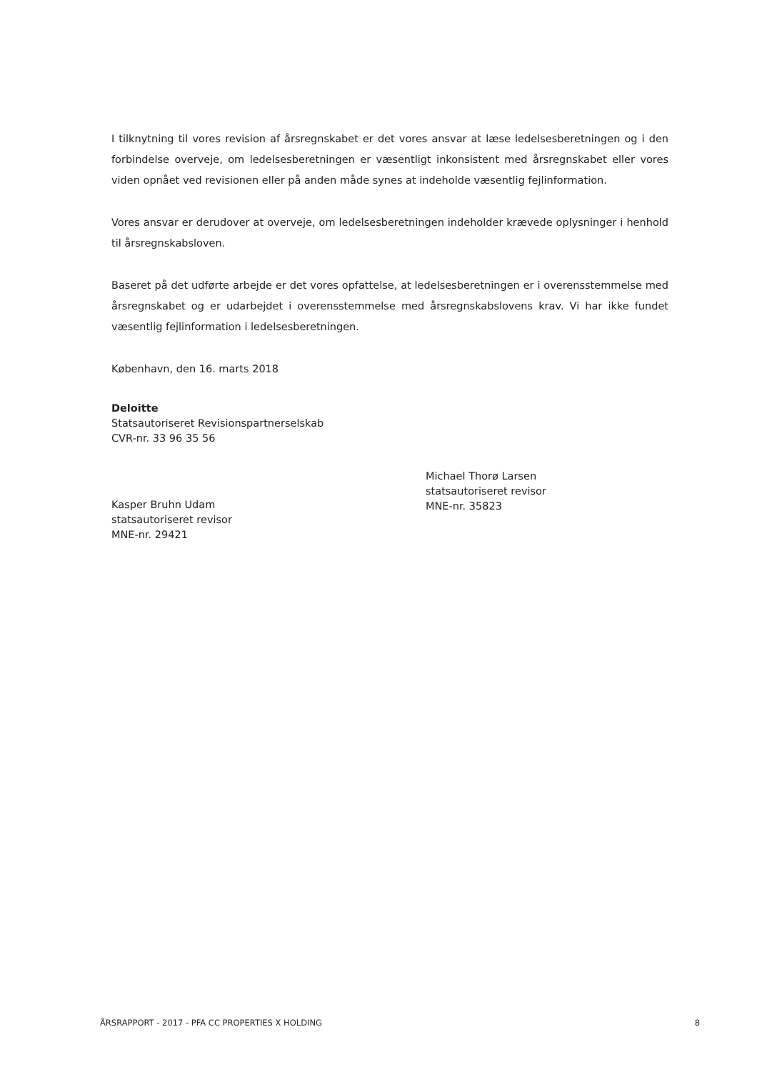I tilknytning til vores revision af årsregnskabet er det vores ansvar at læse ledelsesberetningen og i den forbindelse overveje, om ledelsesberetningen er væsentligt inkonsistent med årsregnskabet eller vores viden opnået ved revisionen eller på anden måde synes at indeholde væsentlig fejlinformation.
Vores ansvar er derudover at overveje, om ledelsesberetningen indeholder krævede oplysninger i henhold til årsregnskabsloven.
Baseret på det udførte arbejde er det vores opfattelse, at ledelsesberetningen er i overensstemmelse med årsregnskabet og er udarbejdet i overensstemmelse med årsregnskabslovens krav. Vi har ikke fundet væsentlig fejlinformation i ledelsesberetningen.
København, den 16. marts 2018
Deloitte
Statsautoriseret Revisionspartnerselskab
CVR-nr. 33 96 35 56
Kasper Bruhn Udam
statsautoriseret revisor
MNE-nr. 29421
Michael Thorø Larsen
statsautoriseret revisor
MNE-nr. 35823
ÅRSRAPPORT - 2017 - PFA CC PROPERTIES X HOLDING 8